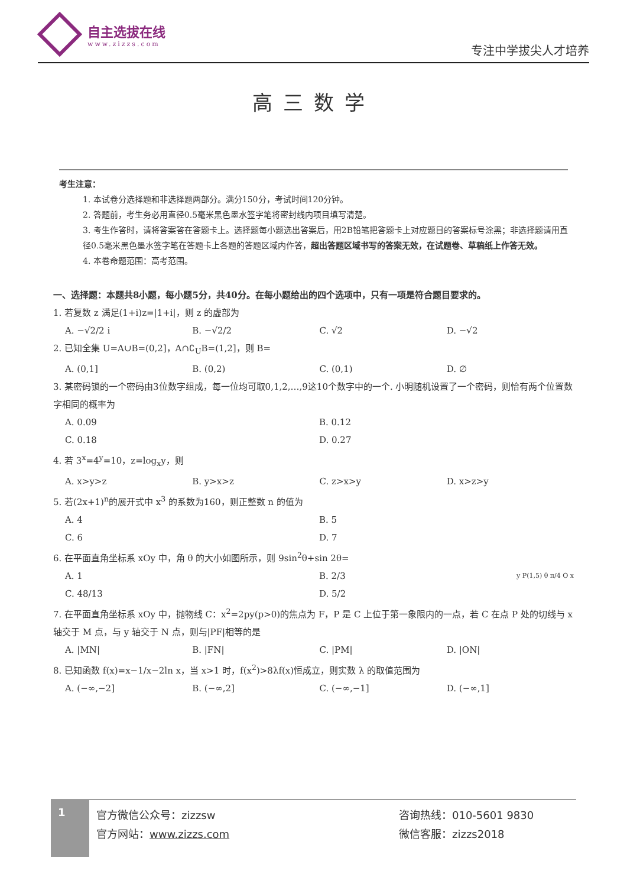自主选拔在线
www.zizzs.com
专注中学拔尖人才培养
高三数学
考生注意：
1. 本试卷分选择题和非选择题两部分。满分150分，考试时间120分钟。
2. 答题前，考生务必用直径0.5毫米黑色墨水签字笔将密封线内项目填写清楚。
3. 考生作答时，请将答案答在答题卡上。选择题每小题选出答案后，用2B铅笔把答题卡上对应题目的答案标号涂黑；非选择题请用直径0.5毫米黑色墨水签字笔在答题卡上各题的答题区域内作答，超出答题区域书写的答案无效，在试题卷、草稿纸上作答无效。
4. 本卷命题范围：高考范围。
一、选择题：本题共8小题，每小题5分，共40分。在每小题给出的四个选项中，只有一项是符合题目要求的。
1. 若复数 z 满足(1+i)z=|1+i|，则 z 的虚部为
A. −√2/2 i B. −√2/2 C. √2 D. −√2
2. 已知全集 U=A∪B=(0,2]，A∩∁<sub>U</sub>B=(1,2]，则 B=
A. (0,1] B. (0,2) C. (0,1) D. ∅
3. 某密码锁的一个密码由3位数字组成，每一位均可取0,1,2,…,9这10个数字中的一个. 小明随机设置了一个密码，则恰有两个位置数字相同的概率为
A. 0.09 B. 0.12
C. 0.18 D. 0.27
4. 若 3<sup>x</sup>=4<sup>y</sup>=10，z=log<sub>x</sub>y，则
A. x>y>z B. y>x>z C. z>x>y D. x>z>y
5. 若(2x+1)<sup>n</sup>的展开式中 x<sup>3</sup> 的系数为160，则正整数 n 的值为
A. 4 B. 5
C. 6 D. 7
6. 在平面直角坐标系 xOy 中，角 θ 的大小如图所示，则 9sin<sup>2</sup>θ+sin 2θ=
y P(1,5) θ π/4 O x
A. 1 B. 2/3
C. 48/13 D. 5/2
7. 在平面直角坐标系 xOy 中，抛物线 C：x<sup>2</sup>=2py(p>0)的焦点为 F，P 是 C 上位于第一象限内的一点，若 C 在点 P 处的切线与 x 轴交于 M 点，与 y 轴交于 N 点，则与|PF|相等的是
A. |MN| B. |FN| C. |PM| D. |ON|
8. 已知函数 f(x)=x−1/x−2ln x，当 x>1 时，f(x<sup>2</sup>)>8λf(x)恒成立，则实数 λ 的取值范围为
A. (−∞,−2] B. (−∞,2] C. (−∞,−1] D. (−∞,1]
1
官方微信公众号：zizzsw
官方网站：www.zizzs.com
咨询热线：010-5601 9830
微信客服：zizzs2018